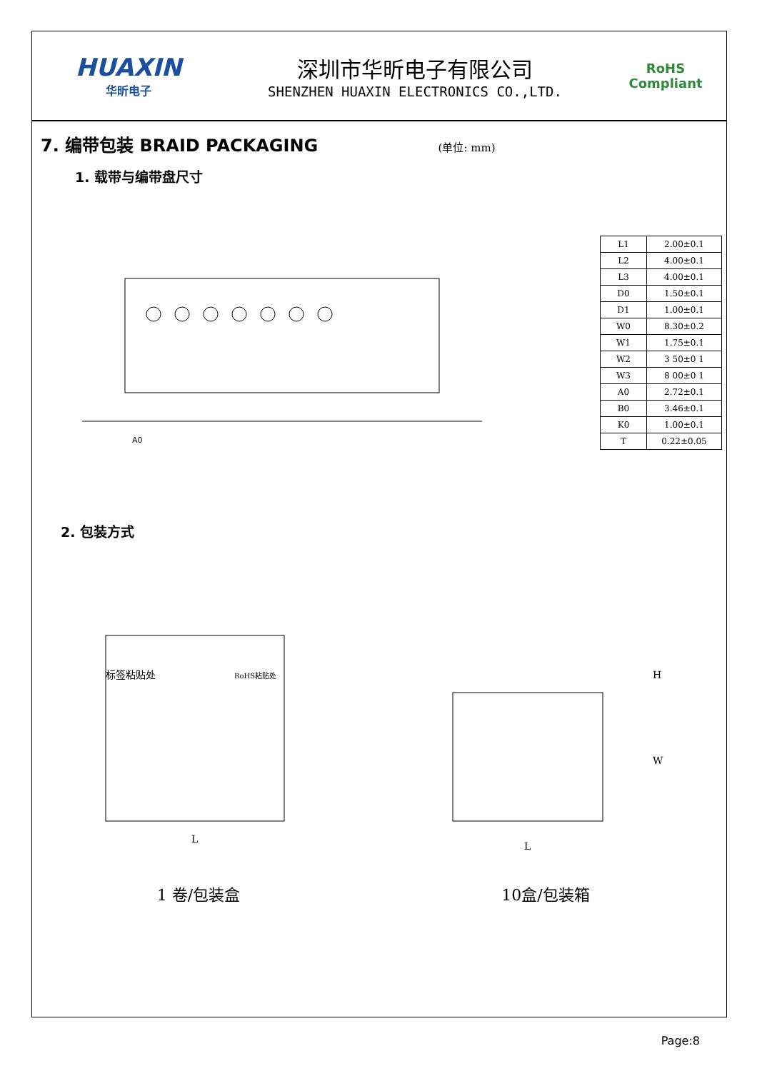HUAXIN
华昕电子
深圳市华昕电子有限公司
SHENZHEN HUAXIN ELECTRONICS CO.,LTD.
RoHS
Compliant
7. 编带包装 BRAID PACKAGING (单位: mm)
1. 载带与编带盘尺寸
A0
| L1 | 2.00±0.1 |
| L2 | 4.00±0.1 |
| L3 | 4.00±0.1 |
| D0 | 1.50±0.1 |
| D1 | 1.00±0.1 |
| W0 | 8.30±0.2 |
| W1 | 1.75±0.1 |
| W2 | 3 50±0 1 |
| W3 | 8 00±0 1 |
| A0 | 2.72±0.1 |
| B0 | 3.46±0.1 |
| K0 | 1.00±0.1 |
| T | 0.22±0.05 |
2. 包装方式
标签粘贴处
RoHS粘贴处
L
1 卷/包装盒
L
H
W
10盒/包装箱
Page:8